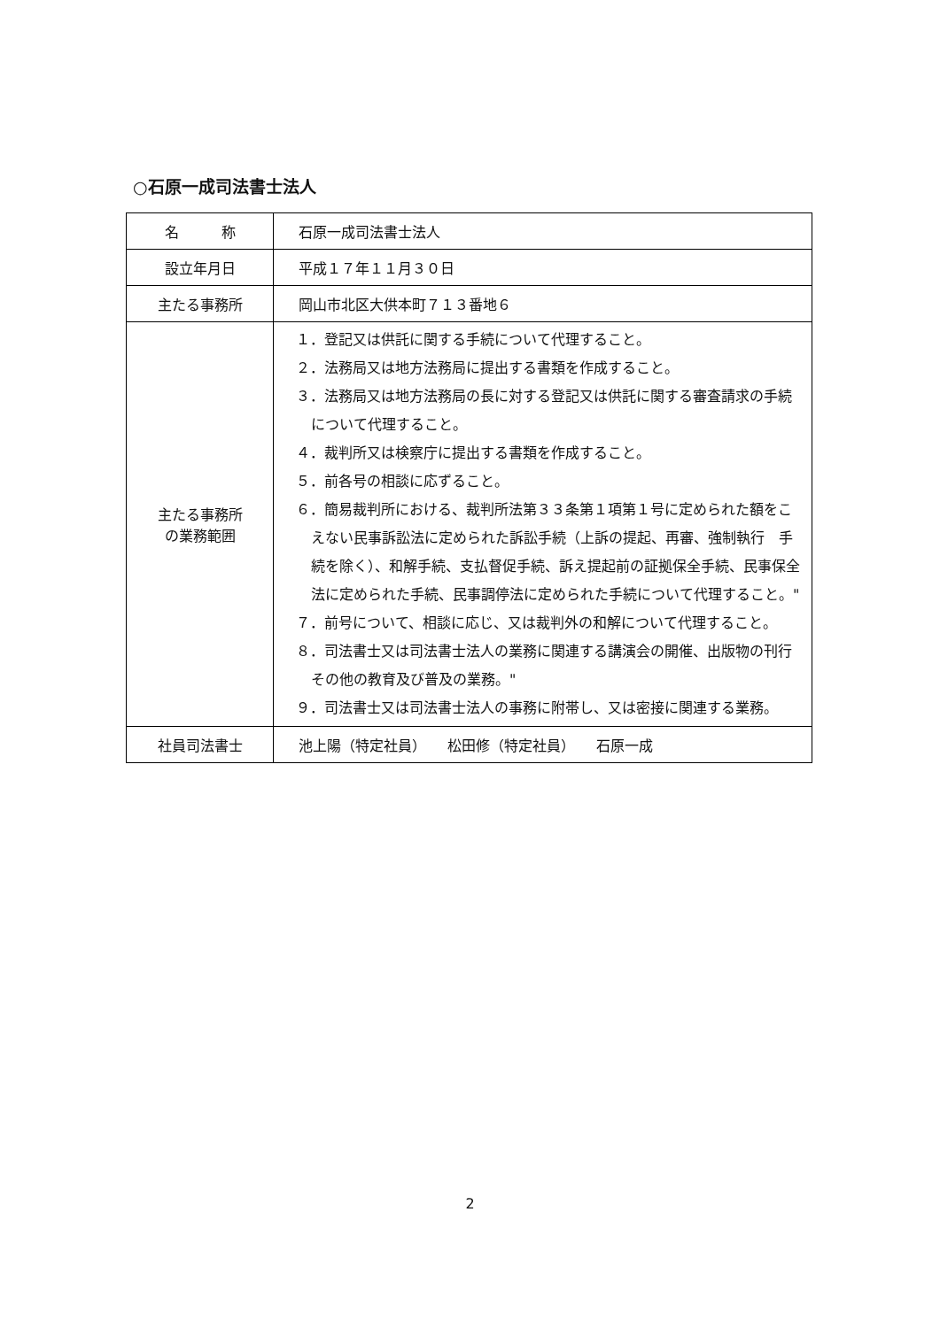○石原一成司法書士法人
| 名 称 | 石原一成司法書士法人 |
| 設立年月日 | 平成１７年１１月３０日 |
| 主たる事務所 | 岡山市北区大供本町７１３番地６ |
| 主たる事務所 の業務範囲 | １．登記又は供託に関する手続について代理すること。 ２．法務局又は地方法務局に提出する書類を作成すること。 ３．法務局又は地方法務局の長に対する登記又は供託に関する審査請求の手続について代理すること。 ４．裁判所又は検察庁に提出する書類を作成すること。 ５．前各号の相談に応ずること。 ６．簡易裁判所における、裁判所法第３３条第１項第１号に定められた額をこえない民事訴訟法に定められた訴訟手続（上訴の提起、再審、強制執行 手続を除く）、和解手続、支払督促手続、訴え提起前の証拠保全手続、民事保全法に定められた手続、民事調停法に定められた手続について代理すること。" ７．前号について、相談に応じ、又は裁判外の和解について代理すること。 ８．司法書士又は司法書士法人の業務に関連する講演会の開催、出版物の刊行その他の教育及び普及の業務。" ９．司法書士又は司法書士法人の事務に附帯し、又は密接に関連する業務。 |
| 社員司法書士 | 池上陽（特定社員） 松田修（特定社員） 石原一成 |
2